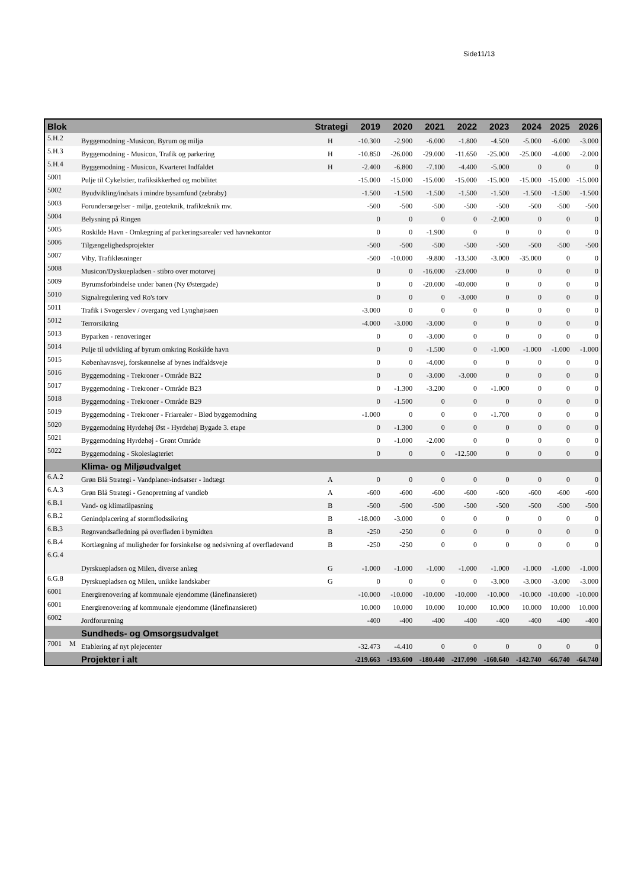Side11/13
| Blok | | | Strategi | 2019 | 2020 | 2021 | 2022 | 2023 | 2024 | 2025 | 2026 |
| --- | --- | --- | --- | --- | --- | --- | --- | --- | --- | --- | --- |
| 5.H.2 | | Byggemodning -Musicon, Byrum og miljø | H | -10.300 | -2.900 | -6.000 | -1.800 | -4.500 | -5.000 | -6.000 | -3.000 |
| 5.H.3 | | Byggemodning - Musicon, Trafik og parkering | H | -10.850 | -26.000 | -29.000 | -11.650 | -25.000 | -25.000 | -4.000 | -2.000 |
| 5.H.4 | | Byggemodning - Musicon, Kvarteret Indfaldet | H | -2.400 | -6.800 | -7.100 | -4.400 | -5.000 | 0 | 0 | 0 |
| 5001 | | Pulje til Cykelstier, trafiksikkerhed og mobilitet | | -15.000 | -15.000 | -15.000 | -15.000 | -15.000 | -15.000 | -15.000 | -15.000 |
| 5002 | | Byudvikling/indsats i mindre bysamfund (zebraby) | | -1.500 | -1.500 | -1.500 | -1.500 | -1.500 | -1.500 | -1.500 | -1.500 |
| 5003 | | Forundersøgelser - miljø, geoteknik, trafikteknik mv. | | -500 | -500 | -500 | -500 | -500 | -500 | -500 | -500 |
| 5004 | | Belysning på Ringen | | 0 | 0 | 0 | 0 | -2.000 | 0 | 0 | 0 |
| 5005 | | Roskilde Havn - Omlægning af parkeringsarealer ved havnekontor | | 0 | 0 | -1.900 | 0 | 0 | 0 | 0 | 0 |
| 5006 | | Tilgængelighedsprojekter | | -500 | -500 | -500 | -500 | -500 | -500 | -500 | -500 |
| 5007 | | Viby, Trafikløsninger | | -500 | -10.000 | -9.800 | -13.500 | -3.000 | -35.000 | 0 | 0 |
| 5008 | | Musicon/Dyskuepladsen - stibro over motorvej | | 0 | 0 | -16.000 | -23.000 | 0 | 0 | 0 | 0 |
| 5009 | | Byrumsforbindelse under banen (Ny Østergade) | | 0 | 0 | -20.000 | -40.000 | 0 | 0 | 0 | 0 |
| 5010 | | Signalregulering ved Ro's torv | | 0 | 0 | 0 | -3.000 | 0 | 0 | 0 | 0 |
| 5011 | | Trafik i Svogerslev / overgang ved Lynghøjsøen | | -3.000 | 0 | 0 | 0 | 0 | 0 | 0 | 0 |
| 5012 | | Terrorsikring | | -4.000 | -3.000 | -3.000 | 0 | 0 | 0 | 0 | 0 |
| 5013 | | Byparken - renoveringer | | 0 | 0 | -3.000 | 0 | 0 | 0 | 0 | 0 |
| 5014 | | Pulje til udvikling af byrum omkring Roskilde havn | | 0 | 0 | -1.500 | 0 | -1.000 | -1.000 | -1.000 | -1.000 |
| 5015 | | Københavnsvej, forskønnelse af bynes indfaldsveje | | 0 | 0 | -4.000 | 0 | 0 | 0 | 0 | 0 |
| 5016 | | Byggemodning - Trekroner - Område B22 | | 0 | 0 | -3.000 | -3.000 | 0 | 0 | 0 | 0 |
| 5017 | | Byggemodning - Trekroner - Område B23 | | 0 | -1.300 | -3.200 | 0 | -1.000 | 0 | 0 | 0 |
| 5018 | | Byggemodning - Trekroner - Område B29 | | 0 | -1.500 | 0 | 0 | 0 | 0 | 0 | 0 |
| 5019 | | Byggemodning - Trekroner - Friarealer - Blød byggemodning | | -1.000 | 0 | 0 | 0 | -1.700 | 0 | 0 | 0 |
| 5020 | | Byggemodning Hyrdehøj Øst - Hyrdehøj Bygade 3. etape | | 0 | -1.300 | 0 | 0 | 0 | 0 | 0 | 0 |
| 5021 | | Byggemodning Hyrdehøj - Grønt Område | | 0 | -1.000 | -2.000 | 0 | 0 | 0 | 0 | 0 |
| 5022 | | Byggemodning - Skoleslagteriet | | 0 | 0 | 0 | -12.500 | 0 | 0 | 0 | 0 |
| | | Klima- og Miljøudvalget | | | | | | | | | |
| 6.A.2 | | Grøn Blå Strategi - Vandplaner-indsatser - Indtægt | A | 0 | 0 | 0 | 0 | 0 | 0 | 0 | 0 |
| 6.A.3 | | Grøn Blå Strategi - Genopretning af vandløb | A | -600 | -600 | -600 | -600 | -600 | -600 | -600 | -600 |
| 6.B.1 | | Vand- og klimatilpasning | B | -500 | -500 | -500 | -500 | -500 | -500 | -500 | -500 |
| 6.B.2 | | Genindplacering af stormflodssikring | B | -18.000 | -3.000 | 0 | 0 | 0 | 0 | 0 | 0 |
| 6.B.3 | | Regnvandsafledning på overfladen i bymidten | B | -250 | -250 | 0 | 0 | 0 | 0 | 0 | 0 |
| 6.B.4 | | Kortlægning af muligheder for forsinkelse og nedsivning af overfladevand | B | -250 | -250 | 0 | 0 | 0 | 0 | 0 | 0 |
| 6.G.4 | | Dyrskuepladsen og Milen, diverse anlæg | G | -1.000 | -1.000 | -1.000 | -1.000 | -1.000 | -1.000 | -1.000 | -1.000 |
| 6.G.8 | | Dyrskuepladsen og Milen, unikke landskaber | G | 0 | 0 | 0 | 0 | -3.000 | -3.000 | -3.000 | -3.000 |
| 6001 | | Energirenovering af kommunale ejendomme (lånefinansieret) | | -10.000 | -10.000 | -10.000 | -10.000 | -10.000 | -10.000 | -10.000 | -10.000 |
| 6001 | | Energirenovering af kommunale ejendomme (lånefinansieret) | | 10.000 | 10.000 | 10.000 | 10.000 | 10.000 | 10.000 | 10.000 | 10.000 |
| 6002 | | Jordforurening | | -400 | -400 | -400 | -400 | -400 | -400 | -400 | -400 |
| | | Sundheds- og Omsorgsudvalget | | | | | | | | | |
| 7001 | M | Etablering af nyt plejecenter | | -32.473 | -4.410 | 0 | 0 | 0 | 0 | 0 | 0 |
| | | Projekter i alt | | -219.663 | -193.600 | -180.440 | -217.090 | -160.640 | -142.740 | -66.740 | -64.740 |